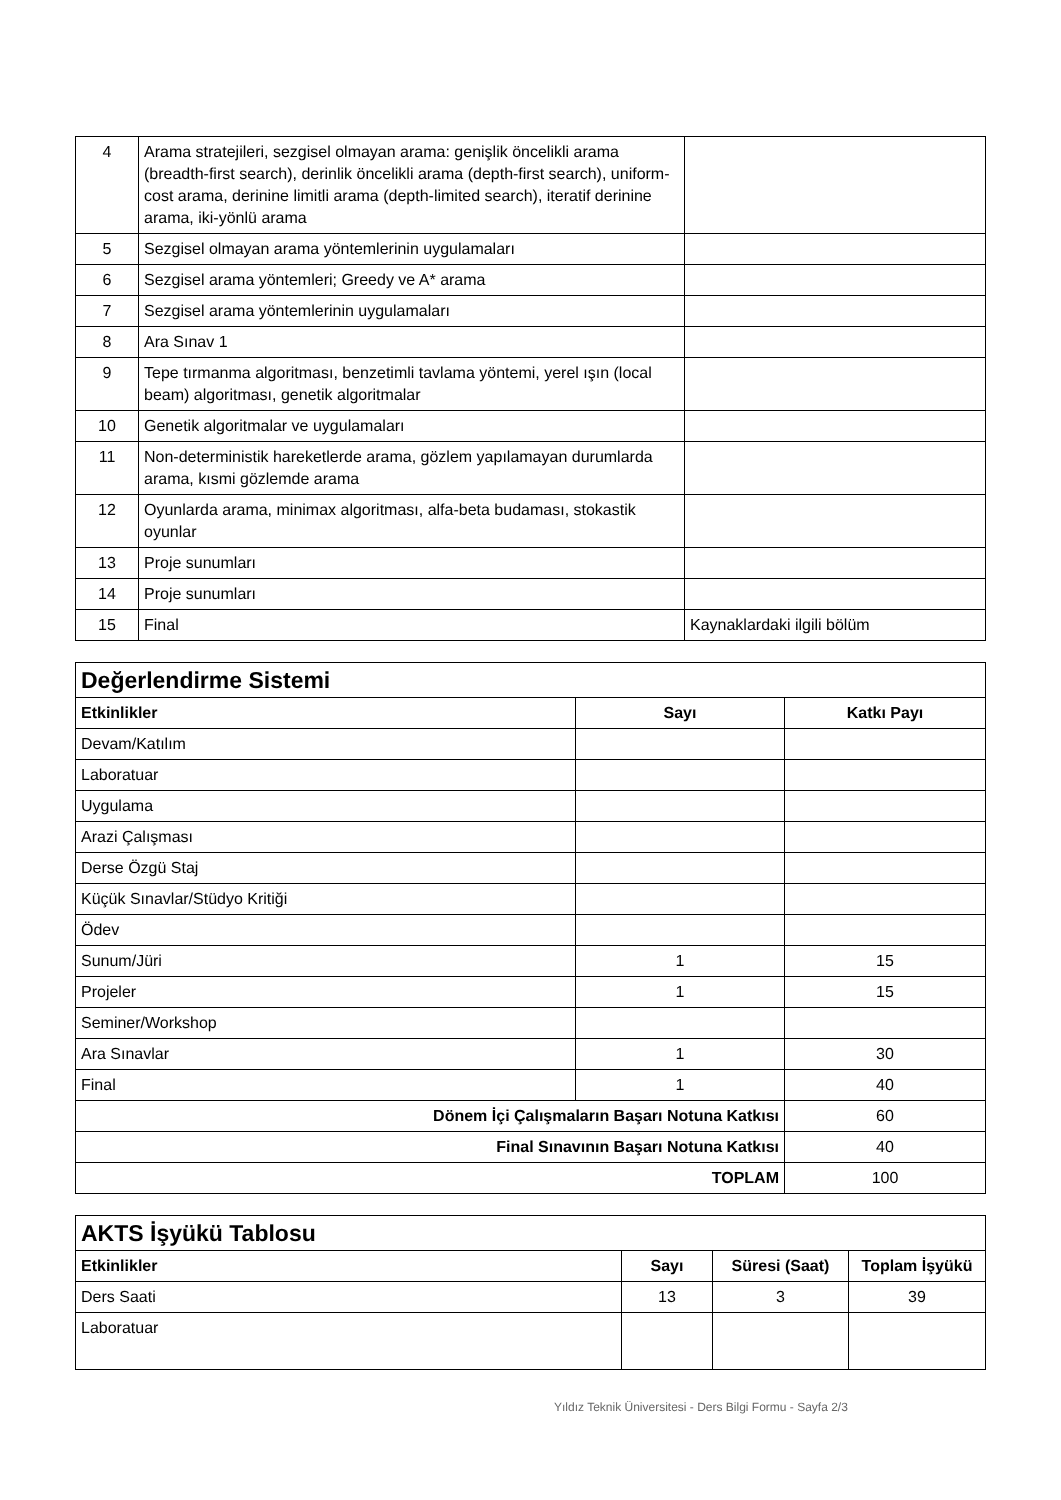| 4 | Arama stratejileri, sezgisel olmayan arama: genişlik öncelikli arama (breadth-first search), derinlik öncelikli arama (depth-first search), uniform-cost arama, derinine limitli arama (depth-limited search), iteratif derinine arama, iki-yönlü arama | |
| 5 | Sezgisel olmayan arama yöntemlerinin uygulamaları | |
| 6 | Sezgisel arama yöntemleri; Greedy ve A* arama | |
| 7 | Sezgisel arama yöntemlerinin uygulamaları | |
| 8 | Ara Sınav 1 | |
| 9 | Tepe tırmanma algoritması, benzetimli tavlama yöntemi, yerel ışın (local beam) algoritması, genetik algoritmalar | |
| 10 | Genetik algoritmalar ve uygulamaları | |
| 11 | Non-deterministik hareketlerde arama, gözlem yapılamayan durumlarda arama, kısmi gözlemde arama | |
| 12 | Oyunlarda arama, minimax algoritması, alfa-beta budaması, stokastik oyunlar | |
| 13 | Proje sunumları | |
| 14 | Proje sunumları | |
| 15 | Final | Kaynaklardaki ilgili bölüm |
| Değerlendirme Sistemi | | |
| Etkinlikler | Sayı | Katkı Payı |
| Devam/Katılım | | |
| Laboratuar | | |
| Uygulama | | |
| Arazi Çalışması | | |
| Derse Özgü Staj | | |
| Küçük Sınavlar/Stüdyo Kritiği | | |
| Ödev | | |
| Sunum/Jüri | 1 | 15 |
| Projeler | 1 | 15 |
| Seminer/Workshop | | |
| Ara Sınavlar | 1 | 30 |
| Final | 1 | 40 |
| Dönem İçi Çalışmaların Başarı Notuna Katkısı | | 60 |
| Final Sınavının Başarı Notuna Katkısı | | 40 |
| TOPLAM | | 100 |
| AKTS İşyükü Tablosu | | | |
| Etkinlikler | Sayı | Süresi (Saat) | Toplam İşyükü |
| Ders Saati | 13 | 3 | 39 |
| Laboratuar | | | |
Yıldız Teknik Üniversitesi - Ders Bilgi Formu - Sayfa 2/3